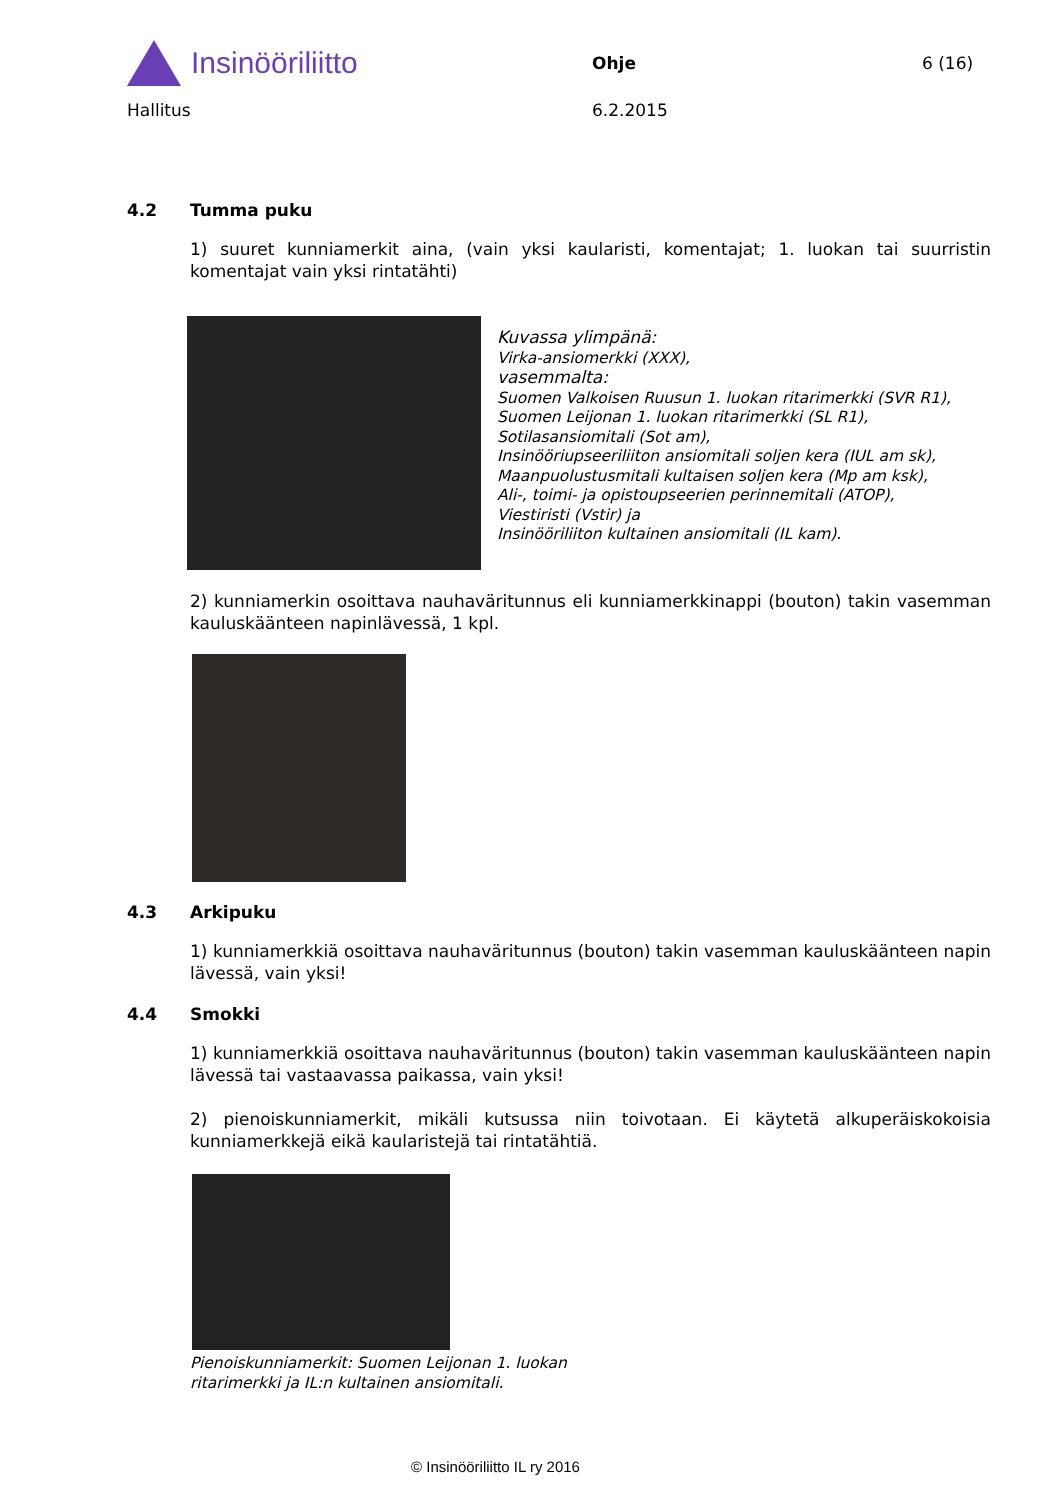Insinööriliitto
Ohje 6 (16)
Hallitus 6.2.2015
4.2 Tumma puku
1) suuret kunniamerkit aina, (vain yksi kaularisti, komentajat; 1. luokan tai suurristin komentajat vain yksi rintatähti)
Kuvassa ylimpänä:
Virka-ansiomerkki (XXX),
vasemmalta:
Suomen Valkoisen Ruusun 1. luokan ritarimerkki (SVR R1),
Suomen Leijonan 1. luokan ritarimerkki (SL R1),
Sotilasansiomitali (Sot am),
Insinööriupseeriliiton ansiomitali soljen kera (IUL am sk),
Maanpuolustusmitali kultaisen soljen kera (Mp am ksk),
Ali-, toimi- ja opistoupseerien perinnemitali (ATOP),
Viestiristi (Vstir) ja
Insinööriliiton kultainen ansiomitali (IL kam).
2) kunniamerkin osoittava nauhaväritunnus eli kunniamerkkinappi (bouton) takin vasemman kauluskäänteen napinlävessä, 1 kpl.
4.3 Arkipuku
1) kunniamerkkiä osoittava nauhaväritunnus (bouton) takin vasemman kauluskäänteen napin lävessä, vain yksi!
4.4 Smokki
1) kunniamerkkiä osoittava nauhaväritunnus (bouton) takin vasemman kauluskäänteen napin lävessä tai vastaavassa paikassa, vain yksi!
2) pienoiskunniamerkit, mikäli kutsussa niin toivotaan. Ei käytetä alkuperäiskokoisia kunniamerkkejä eikä kaularistejä tai rintatähtiä.
Pienoiskunniamerkit: Suomen Leijonan 1. luokan
ritarimerkki ja IL:n kultainen ansiomitali.
© Insinööriliitto IL ry 2016